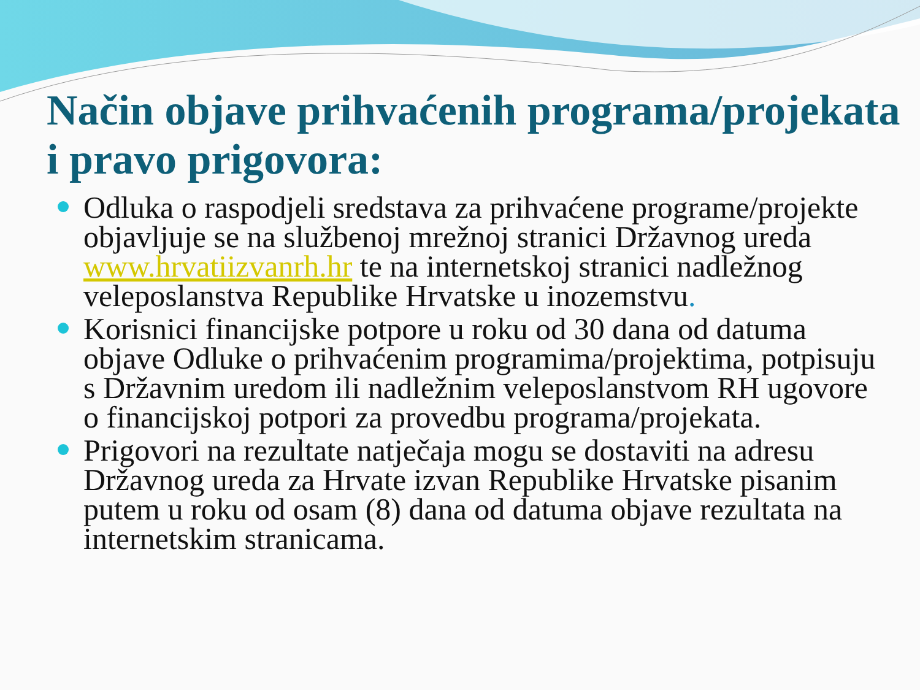Način objave prihvaćenih programa/projekata i pravo prigovora:
Odluka o raspodjeli sredstava za prihvaćene programe/projekte objavljuje se na službenoj mrežnoj stranici Državnog ureda www.hrvatiizvanrh.hr te na internetskoj stranici nadležnog veleposlanstva Republike Hrvatske u inozemstvu.
Korisnici financijske potpore u roku od 30 dana od datuma objave Odluke o prihvaćenim programima/projektima, potpisuju s Državnim uredom ili nadležnim veleposlanstvom RH ugovore o financijskoj potpori za provedbu programa/projekata.
Prigovori na rezultate natječaja mogu se dostaviti na adresu Državnog ureda za Hrvate izvan Republike Hrvatske pisanim putem u roku od osam (8) dana od datuma objave rezultata na internetskim stranicama.